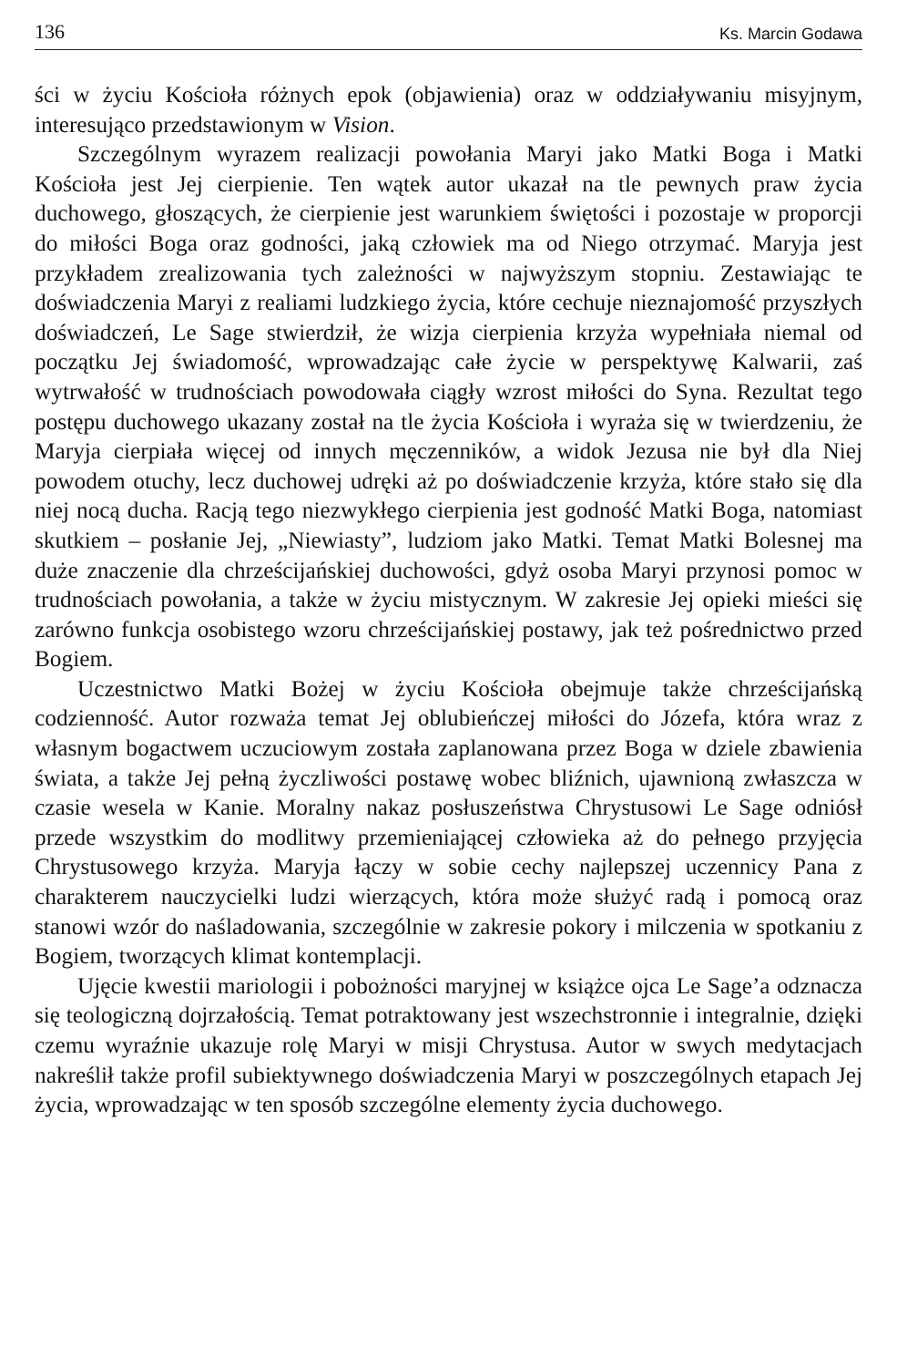136 Ks. Marcin Godawa
ści w życiu Kościoła różnych epok (objawienia) oraz w oddziaływaniu misyjnym, interesująco przedstawionym w Vision.
Szczególnym wyrazem realizacji powołania Maryi jako Matki Boga i Matki Kościoła jest Jej cierpienie. Ten wątek autor ukazał na tle pewnych praw życia duchowego, głoszących, że cierpienie jest warunkiem świętości i pozostaje w proporcji do miłości Boga oraz godności, jaką człowiek ma od Niego otrzymać. Maryja jest przykładem zrealizowania tych zależności w najwyższym stopniu. Zestawiając te doświadczenia Maryi z realiami ludzkiego życia, które cechuje nieznajomość przyszłych doświadczeń, Le Sage stwierdził, że wizja cierpienia krzyża wypełniała niemal od początku Jej świadomość, wprowadzając całe życie w perspektywę Kalwarii, zaś wytrwałość w trudnościach powodowała ciągły wzrost miłości do Syna. Rezultat tego postępu duchowego ukazany został na tle życia Kościoła i wyraża się w twierdzeniu, że Maryja cierpiała więcej od innych męczenników, a widok Jezusa nie był dla Niej powodem otuchy, lecz duchowej udręki aż po doświadczenie krzyża, które stało się dla niej nocą ducha. Racją tego niezwykłego cierpienia jest godność Matki Boga, natomiast skutkiem – posłanie Jej, „Niewiasty”, ludziom jako Matki. Temat Matki Bolesnej ma duże znaczenie dla chrześcijańskiej duchowości, gdyż osoba Maryi przynosi pomoc w trudnościach powołania, a także w życiu mistycznym. W zakresie Jej opieki mieści się zarówno funkcja osobistego wzoru chrześcijańskiej postawy, jak też pośrednictwo przed Bogiem.
Uczestnictwo Matki Bożej w życiu Kościoła obejmuje także chrześcijańską codzienność. Autor rozważa temat Jej oblubieńczej miłości do Józefa, która wraz z własnym bogactwem uczuciowym została zaplanowana przez Boga w dziele zbawienia świata, a także Jej pełną życzliwości postawę wobec bliźnich, ujawnioną zwłaszcza w czasie wesela w Kanie. Moralny nakaz posłuszeństwa Chrystusowi Le Sage odniósł przede wszystkim do modlitwy przemieniającej człowieka aż do pełnego przyjęcia Chrystusowego krzyża. Maryja łączy w sobie cechy najlepszej uczennicy Pana z charakterem nauczycielki ludzi wierzących, która może służyć radą i pomocą oraz stanowi wzór do naśladowania, szczególnie w zakresie pokory i milczenia w spotkaniu z Bogiem, tworzących klimat kontemplacji.
Ujęcie kwestii mariologii i pobożności maryjnej w książce ojca Le Sage’a odznacza się teologiczną dojrzałością. Temat potraktowany jest wszechstronnie i integralnie, dzięki czemu wyraźnie ukazuje rolę Maryi w misji Chrystusa. Autor w swych medytacjach nakreślił także profil subiektywnego doświadczenia Maryi w poszczególnych etapach Jej życia, wprowadzając w ten sposób szczególne elementy życia duchowego.